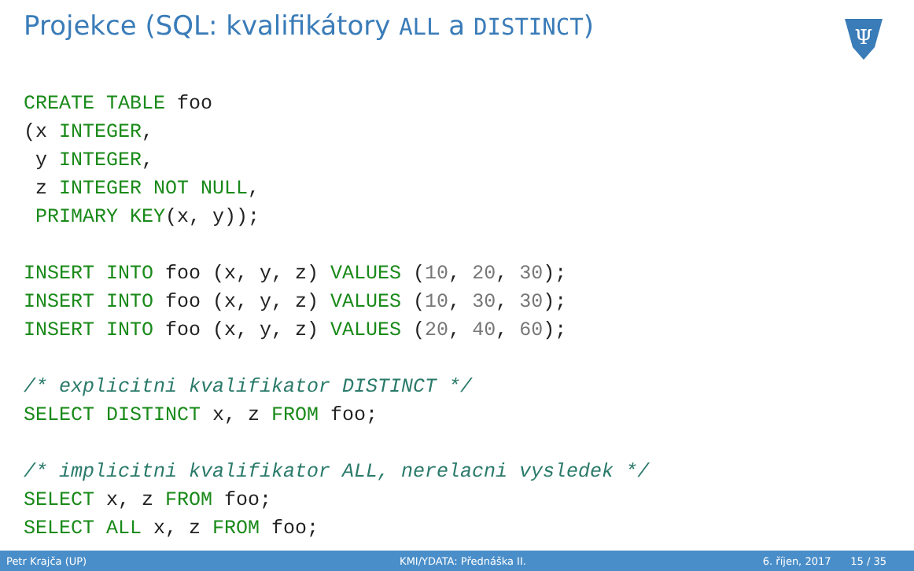Projekce (SQL: kvalifikátory ALL a DISTINCT)
Ψ
CREATE TABLE foo
(x INTEGER,
 y INTEGER,
 z INTEGER NOT NULL,
 PRIMARY KEY(x, y));

INSERT INTO foo (x, y, z) VALUES (10, 20, 30);
INSERT INTO foo (x, y, z) VALUES (10, 30, 30);
INSERT INTO foo (x, y, z) VALUES (20, 40, 60);

/* explicitni kvalifikator DISTINCT */
SELECT DISTINCT x, z FROM foo;

/* implicitni kvalifikator ALL, nerelacni vysledek */
SELECT x, z FROM foo;
SELECT ALL x, z FROM foo;
Petr Krajča (UP) KMI/YDATA: Přednáška II. 6. říjen, 2017 15 / 35